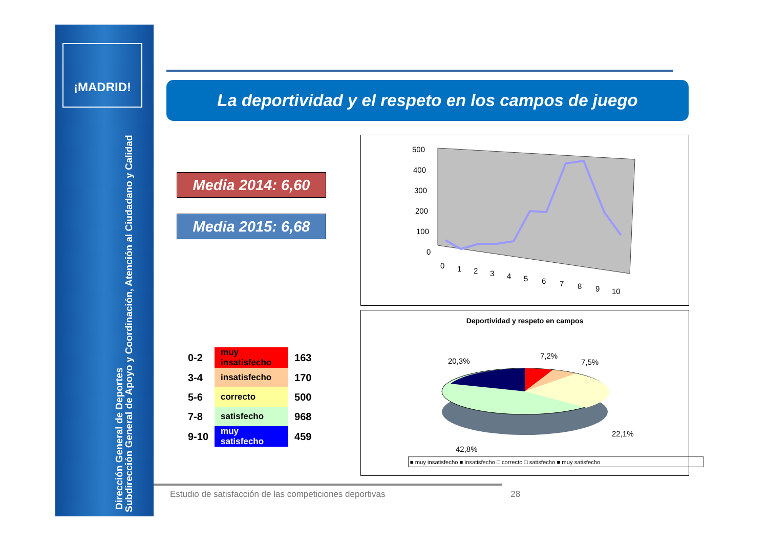¡MADRID!
Subdirección General de Apoyo y Coordinación, Atención al Ciudadano y Calidad
Dirección General de Deportes
La deportividad y el respeto en los campos de juego
Media 2014: 6,60
Media 2015: 6,68
| 0-2 | muy insatisfecho | 163 |
| 3-4 | insatisfecho | 170 |
| 5-6 | correcto | 500 |
| 7-8 | satisfecho | 968 |
| 9-10 | muy satisfecho | 459 |
500
400
300
200
100
0
0
1
2
3
4
5
6
7
8
9
10
Deportividad y respeto en campos
20,3%
7,2%
7,5%
22,1%
42,8%
■ muy insatisfecho ■ insatisfecho □ correcto □ satisfecho ■ muy satisfecho
Estudio de satisfacción de las competiciones deportivas 28